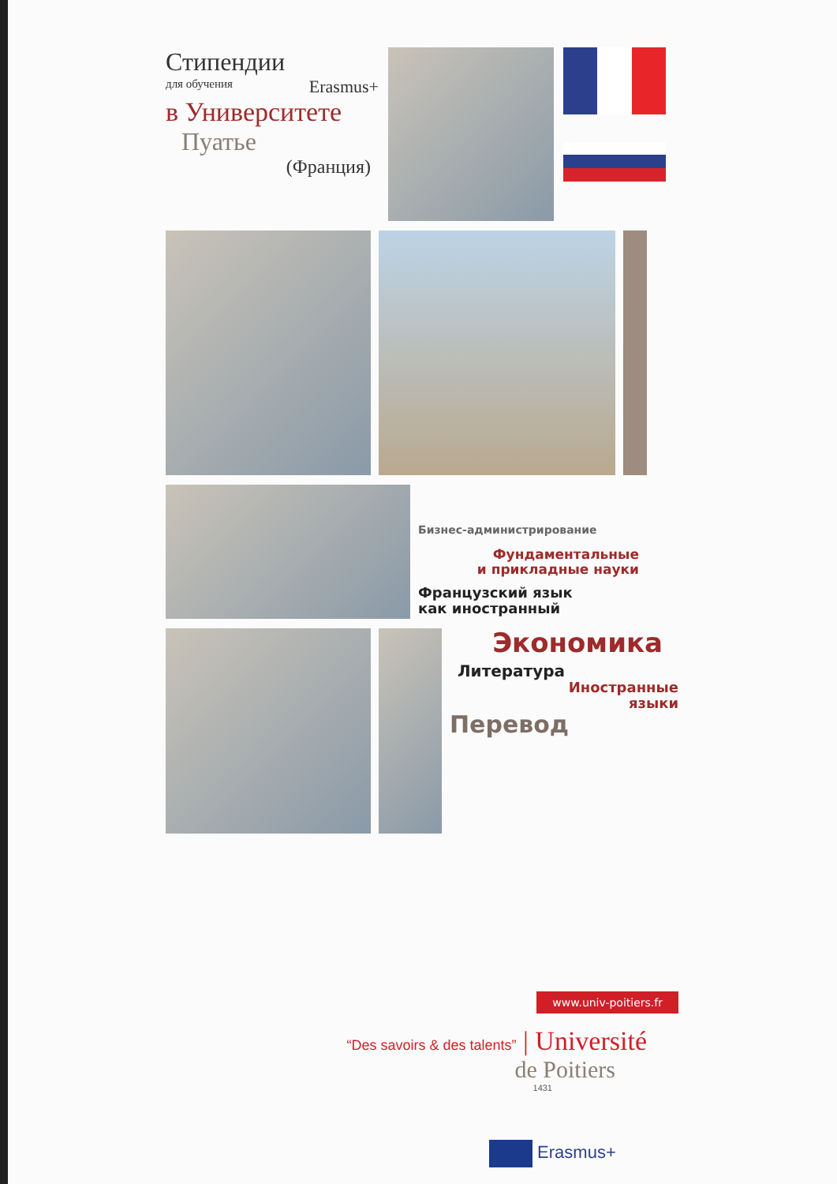Стипендии
для обучения Erasmus+
в Университете
Пуатье
(Франция)
Бизнес-администрирование
Фундаментальные
и прикладные науки
Французский язык
как иностранный
Экономика
Литература
Иностранные
языки
Перевод
www.univ-poitiers.fr
“Des savoirs & des talents” | Université
de Poitiers
1431
Erasmus+